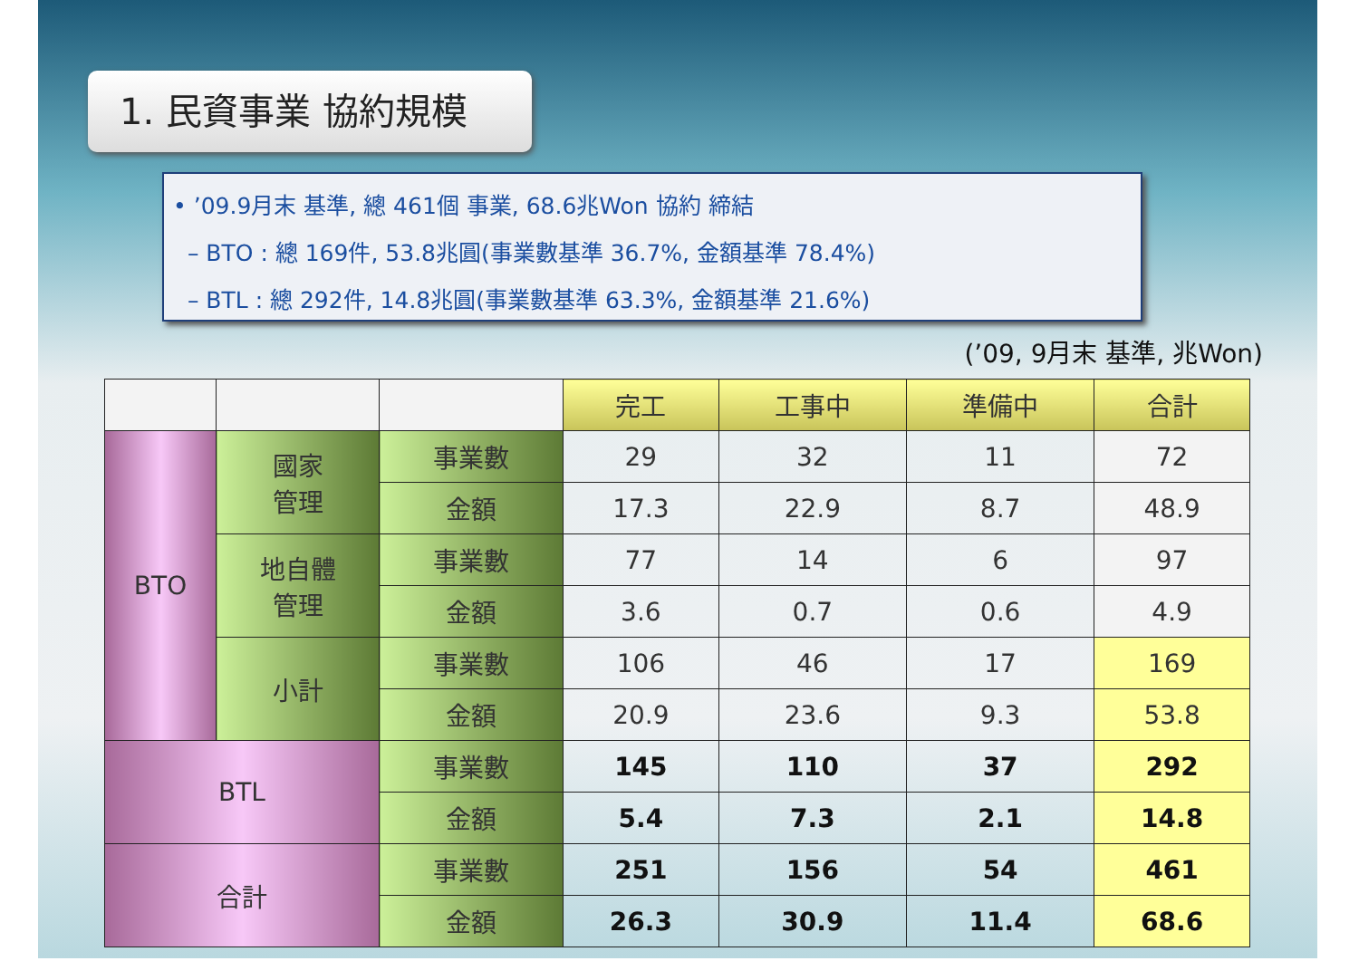1. 民資事業 協約規模
• ’09.9月末 基準, 總 461個 事業, 68.6兆Won 協約 締結
– BTO : 總 169件, 53.8兆圓(事業數基準 36.7%, 金額基準 78.4%)
– BTL : 總 292件, 14.8兆圓(事業數基準 63.3%, 金額基準 21.6%)
(’09, 9月末 基準, 兆Won)
| | | | 完工 | 工事中 | 準備中 | 合計 |
| BTO | 國家 管理 | 事業數 | 29 | 32 | 11 | 72 |
| | | 金額 | 17.3 | 22.9 | 8.7 | 48.9 |
| | 地自體 管理 | 事業數 | 77 | 14 | 6 | 97 |
| | | 金額 | 3.6 | 0.7 | 0.6 | 4.9 |
| | 小計 | 事業數 | 106 | 46 | 17 | 169 |
| | | 金額 | 20.9 | 23.6 | 9.3 | 53.8 |
| BTL | | 事業數 | 145 | 110 | 37 | 292 |
| | | 金額 | 5.4 | 7.3 | 2.1 | 14.8 |
| 合計 | | 事業數 | 251 | 156 | 54 | 461 |
| | | 金額 | 26.3 | 30.9 | 11.4 | 68.6 |